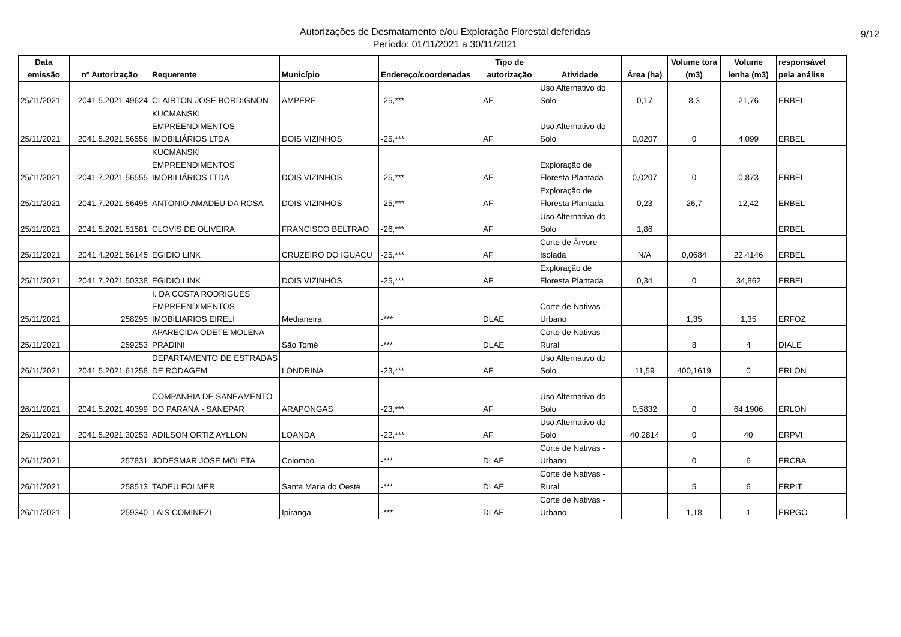Autorizações de Desmatamento e/ou Exploração Florestal deferidas
Período: 01/11/2021 a 30/11/2021
9/12
| Data emissão | nº Autorização | Requerente | Município | Endereço/coordenadas | Tipo de autorização | Atividade | Área (ha) | Volume tora (m3) | Volume lenha (m3) | responsável pela análise |
| --- | --- | --- | --- | --- | --- | --- | --- | --- | --- | --- |
| 25/11/2021 | 2041.5.2021.49624 | CLAIRTON JOSE BORDIGNON | AMPERE | -25,*** | AF | Uso Alternativo do Solo | 0,17 | 8,3 | 21,76 | ERBEL |
| 25/11/2021 | 2041.5.2021.56556 | KUCMANSKI EMPREENDIMENTOS IMOBILIÁRIOS LTDA | DOIS VIZINHOS | -25,*** | AF | Uso Alternativo do Solo | 0,0207 | 0 | 4,099 | ERBEL |
| 25/11/2021 | 2041.7.2021.56555 | KUCMANSKI EMPREENDIMENTOS IMOBILIÁRIOS LTDA | DOIS VIZINHOS | -25,*** | AF | Exploração de Floresta Plantada | 0,0207 | 0 | 0,873 | ERBEL |
| 25/11/2021 | 2041.7.2021.56495 | ANTONIO AMADEU DA ROSA | DOIS VIZINHOS | -25,*** | AF | Exploração de Floresta Plantada | 0,23 | 26,7 | 12,42 | ERBEL |
| 25/11/2021 | 2041.5.2021.51581 | CLOVIS DE OLIVEIRA | FRANCISCO BELTRAO | -26,*** | AF | Uso Alternativo do Solo | 1,86 | | | ERBEL |
| 25/11/2021 | 2041.4.2021.56145 | EGIDIO LINK | CRUZEIRO DO IGUACU | -25,*** | AF | Corte de Árvore Isolada | N/A | 0,0684 | 22,4146 | ERBEL |
| 25/11/2021 | 2041.7.2021.50338 | EGIDIO LINK | DOIS VIZINHOS | -25,*** | AF | Exploração de Floresta Plantada | 0,34 | 0 | 34,862 | ERBEL |
| 25/11/2021 | 258295 | I. DA COSTA RODRIGUES EMPREENDIMENTOS IMOBILIARIOS EIRELI | Medianeira | -*** | DLAE | Corte de Nativas - Urbano | | 1,35 | 1,35 | ERFOZ |
| 25/11/2021 | 259253 | APARECIDA ODETE MOLENA PRADINI | São Tomé | -*** | DLAE | Corte de Nativas - Rural | | 8 | 4 | DIALE |
| 26/11/2021 | 2041.5.2021.61258 | DEPARTAMENTO DE ESTRADAS DE RODAGEM | LONDRINA | -23,*** | AF | Uso Alternativo do Solo | 11,59 | 400,1619 | 0 | ERLON |
| 26/11/2021 | 2041.5.2021.40399 | COMPANHIA DE SANEAMENTO DO PARANÁ - SANEPAR | ARAPONGAS | -23,*** | AF | Uso Alternativo do Solo | 0,5832 | 0 | 64,1906 | ERLON |
| 26/11/2021 | 2041.5.2021.30253 | ADILSON ORTIZ AYLLON | LOANDA | -22,*** | AF | Uso Alternativo do Solo | 40,2814 | 0 | 40 | ERPVI |
| 26/11/2021 | 257831 | JODESMAR JOSE MOLETA | Colombo | -*** | DLAE | Corte de Nativas - Urbano | | 0 | 6 | ERCBA |
| 26/11/2021 | 258513 | TADEU FOLMER | Santa Maria do Oeste | -*** | DLAE | Corte de Nativas - Rural | | 5 | 6 | ERPIT |
| 26/11/2021 | 259340 | LAIS COMINEZI | Ipiranga | -*** | DLAE | Corte de Nativas - Urbano | | 1,18 | 1 | ERPGO |